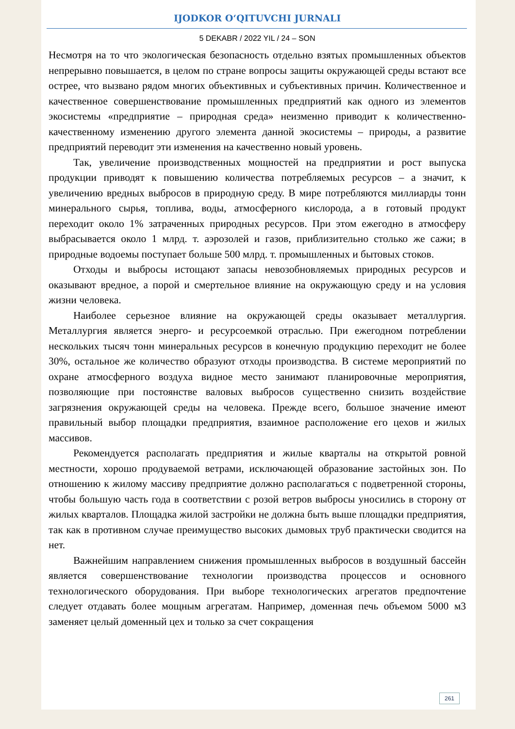IJODKOR O‘QITUVCHI JURNALI
5 DEKABR / 2022 YIL / 24 – SON
Несмотря на то что экологическая безопасность отдельно взятых промышленных объектов непрерывно повышается, в целом по стране вопросы защиты окружающей среды встают все острее, что вызвано рядом многих объективных и субъективных причин. Количественное и качественное совершенствование промышленных предприятий как одного из элементов экосистемы «предприятие – природная среда» неизменно приводит к количественно-качественному изменению другого элемента данной экосистемы – природы, а развитие предприятий переводит эти изменения на качественно новый уровень.
Так, увеличение производственных мощностей на предприятии и рост выпуска продукции приводят к повышению количества потребляемых ресурсов – а значит, к увеличению вредных выбросов в природную среду. В мире потребляются миллиарды тонн минерального сырья, топлива, воды, атмосферного кислорода, а в готовый продукт переходит около 1% затраченных природных ресурсов. При этом ежегодно в атмосферу выбрасывается около 1 млрд. т. аэрозолей и газов, приблизительно столько же сажи; в природные водоемы поступает больше 500 млрд. т. промышленных и бытовых стоков.
Отходы и выбросы истощают запасы невозобновляемых природных ресурсов и оказывают вредное, а порой и смертельное влияние на окружающую среду и на условия жизни человека.
Наиболее серьезное влияние на окружающей среды оказывает металлургия. Металлургия является энерго- и ресурсоемкой отраслью. При ежегодном потреблении нескольких тысяч тонн минеральных ресурсов в конечную продукцию переходит не более 30%, остальное же количество образуют отходы производства. В системе мероприятий по охране атмосферного воздуха видное место занимают планировочные мероприятия, позволяющие при постоянстве валовых выбросов существенно снизить воздействие загрязнения окружающей среды на человека. Прежде всего, большое значение имеют правильный выбор площадки предприятия, взаимное расположение его цехов и жилых массивов.
Рекомендуется располагать предприятия и жилые кварталы на открытой ровной местности, хорошо продуваемой ветрами, исключающей образование застойных зон. По отношению к жилому массиву предприятие должно располагаться с подветренной стороны, чтобы большую часть года в соответствии с розой ветров выбросы уносились в сторону от жилых кварталов. Площадка жилой застройки не должна быть выше площадки предприятия, так как в противном случае преимущество высоких дымовых труб практически сводится на нет.
Важнейшим направлением снижения промышленных выбросов в воздушный бассейн является совершенствование технологии производства процессов и основного технологического оборудования. При выборе технологических агрегатов предпочтение следует отдавать более мощным агрегатам. Например, доменная печь объемом 5000 м3 заменяет целый доменный цех и только за счет сокращения
261